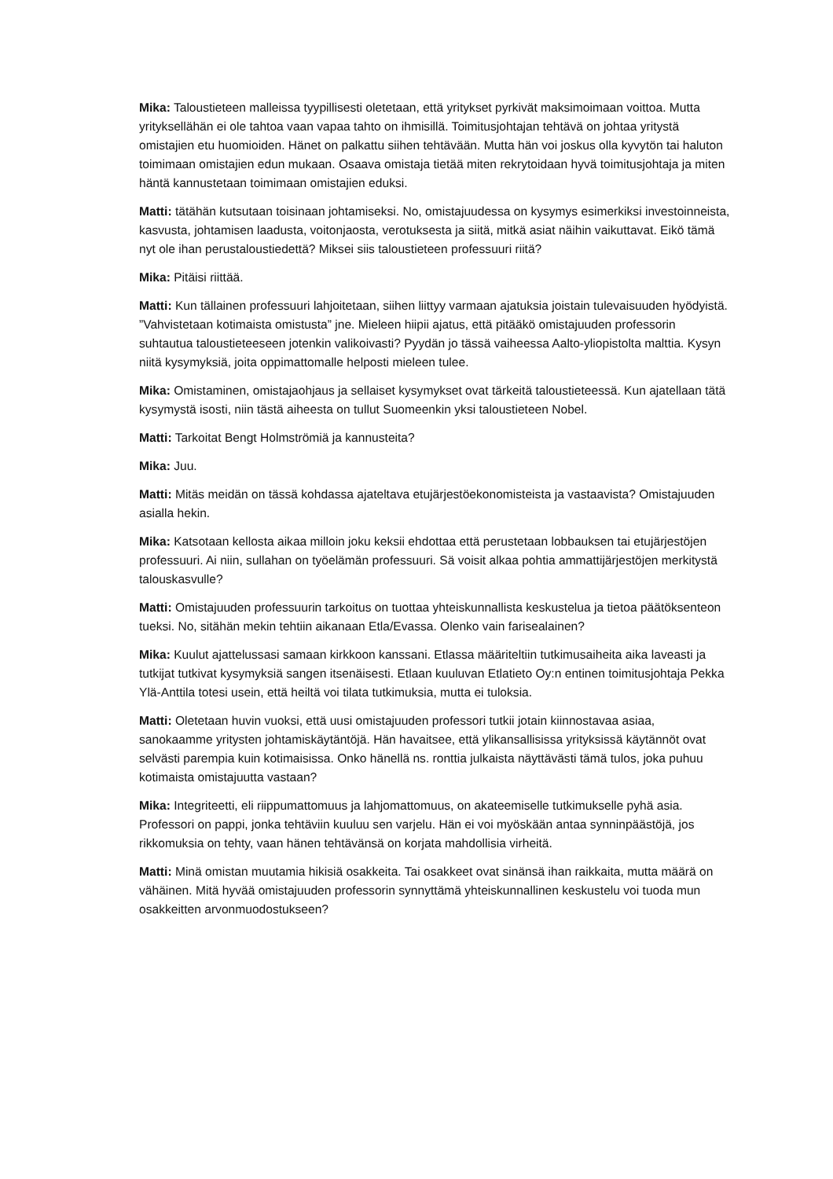Mika: Taloustieteen malleissa tyypillisesti oletetaan, että yritykset pyrkivät maksimoimaan voittoa. Mutta yrityksellähän ei ole tahtoa vaan vapaa tahto on ihmisillä. Toimitusjohtajan tehtävä on johtaa yritystä omistajien etu huomioiden. Hänet on palkattu siihen tehtävään. Mutta hän voi joskus olla kyvytön tai haluton toimimaan omistajien edun mukaan. Osaava omistaja tietää miten rekrytoidaan hyvä toimitusjohtaja ja miten häntä kannustetaan toimimaan omistajien eduksi.
Matti: tätähän kutsutaan toisinaan johtamiseksi. No, omistajuudessa on kysymys esimerkiksi investoinneista, kasvusta, johtamisen laadusta, voitonjaosta, verotuksesta ja siitä, mitkä asiat näihin vaikuttavat. Eikö tämä nyt ole ihan perustaloustiedettä? Miksei siis taloustieteen professuuri riitä?
Mika: Pitäisi riittää.
Matti: Kun tällainen professuuri lahjoitetaan, siihen liittyy varmaan ajatuksia joistain tulevaisuuden hyödyistä. ”Vahvistetaan kotimaista omistusta” jne. Mieleen hiipii ajatus, että pitääkö omistajuuden professorin suhtautua taloustieteeseen jotenkin valikoivasti? Pyydän jo tässä vaiheessa Aalto-yliopistolta malttia. Kysyn niitä kysymyksiä, joita oppimattomalle helposti mieleen tulee.
Mika: Omistaminen, omistajaohjaus ja sellaiset kysymykset ovat tärkeitä taloustieteessä. Kun ajatellaan tätä kysymystä isosti, niin tästä aiheesta on tullut Suomeenkin yksi taloustieteen Nobel.
Matti: Tarkoitat Bengt Holmströmiä ja kannusteita?
Mika: Juu.
Matti: Mitäs meidän on tässä kohdassa ajateltava etujärjestöekonomisteista ja vastaavista? Omistajuuden asialla hekin.
Mika: Katsotaan kellosta aikaa milloin joku keksii ehdottaa että perustetaan lobbauksen tai etujärjestöjen professuuri. Ai niin, sullahan on työelämän professuuri. Sä voisit alkaa pohtia ammattijärjestöjen merkitystä talouskasvulle?
Matti: Omistajuuden professuurin tarkoitus on tuottaa yhteiskunnallista keskustelua ja tietoa päätöksenteon tueksi. No, sitähän mekin tehtiin aikanaan Etla/Evassa. Olenko vain farisealainen?
Mika: Kuulut ajattelussasi samaan kirkkoon kanssani. Etlassa määriteltiin tutkimusaiheita aika laveasti ja tutkijat tutkivat kysymyksiä sangen itsenäisesti. Etlaan kuuluvan Etlatieto Oy:n entinen toimitusjohtaja Pekka Ylä-Anttila totesi usein, että heiltä voi tilata tutkimuksia, mutta ei tuloksia.
Matti: Oletetaan huvin vuoksi, että uusi omistajuuden professori tutkii jotain kiinnostavaa asiaa, sanokaamme yritysten johtamiskäytäntöjä. Hän havaitsee, että ylikansallisissa yrityksissä käytännöt ovat selvästi parempia kuin kotimaisissa. Onko hänellä ns. ronttia julkaista näyttävästi tämä tulos, joka puhuu kotimaista omistajuutta vastaan?
Mika: Integriteetti, eli riippumattomuus ja lahjomattomuus, on akateemiselle tutkimukselle pyhä asia. Professori on pappi, jonka tehtäviin kuuluu sen varjelu. Hän ei voi myöskään antaa synninpäästöjä, jos rikkomuksia on tehty, vaan hänen tehtävänsä on korjata mahdollisia virheitä.
Matti: Minä omistan muutamia hikisiä osakkeita. Tai osakkeet ovat sinänsä ihan raikkaita, mutta määrä on vähäinen. Mitä hyvää omistajuuden professorin synnyttämä yhteiskunnallinen keskustelu voi tuoda mun osakkeitten arvonmuodostukseen?